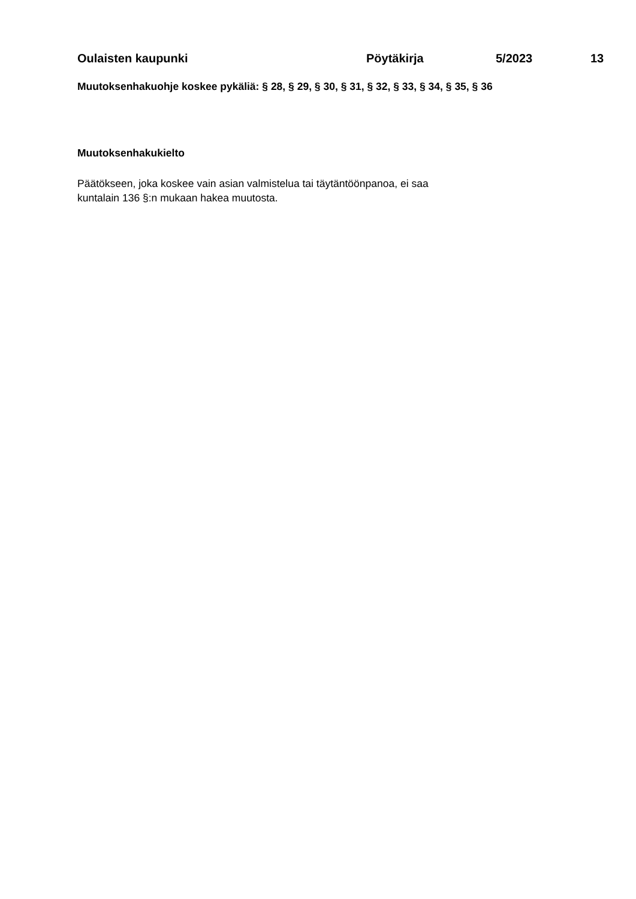Oulaisten kaupunki Pöytäkirja 5/2023 13
Muutoksenhakuohje koskee pykäliä: § 28, § 29, § 30, § 31, § 32, § 33, § 34, § 35, § 36
Muutoksenhakukielto
Päätökseen, joka koskee vain asian valmistelua tai täytäntöönpanoa, ei saa
kuntalain 136 §:n mukaan hakea muutosta.